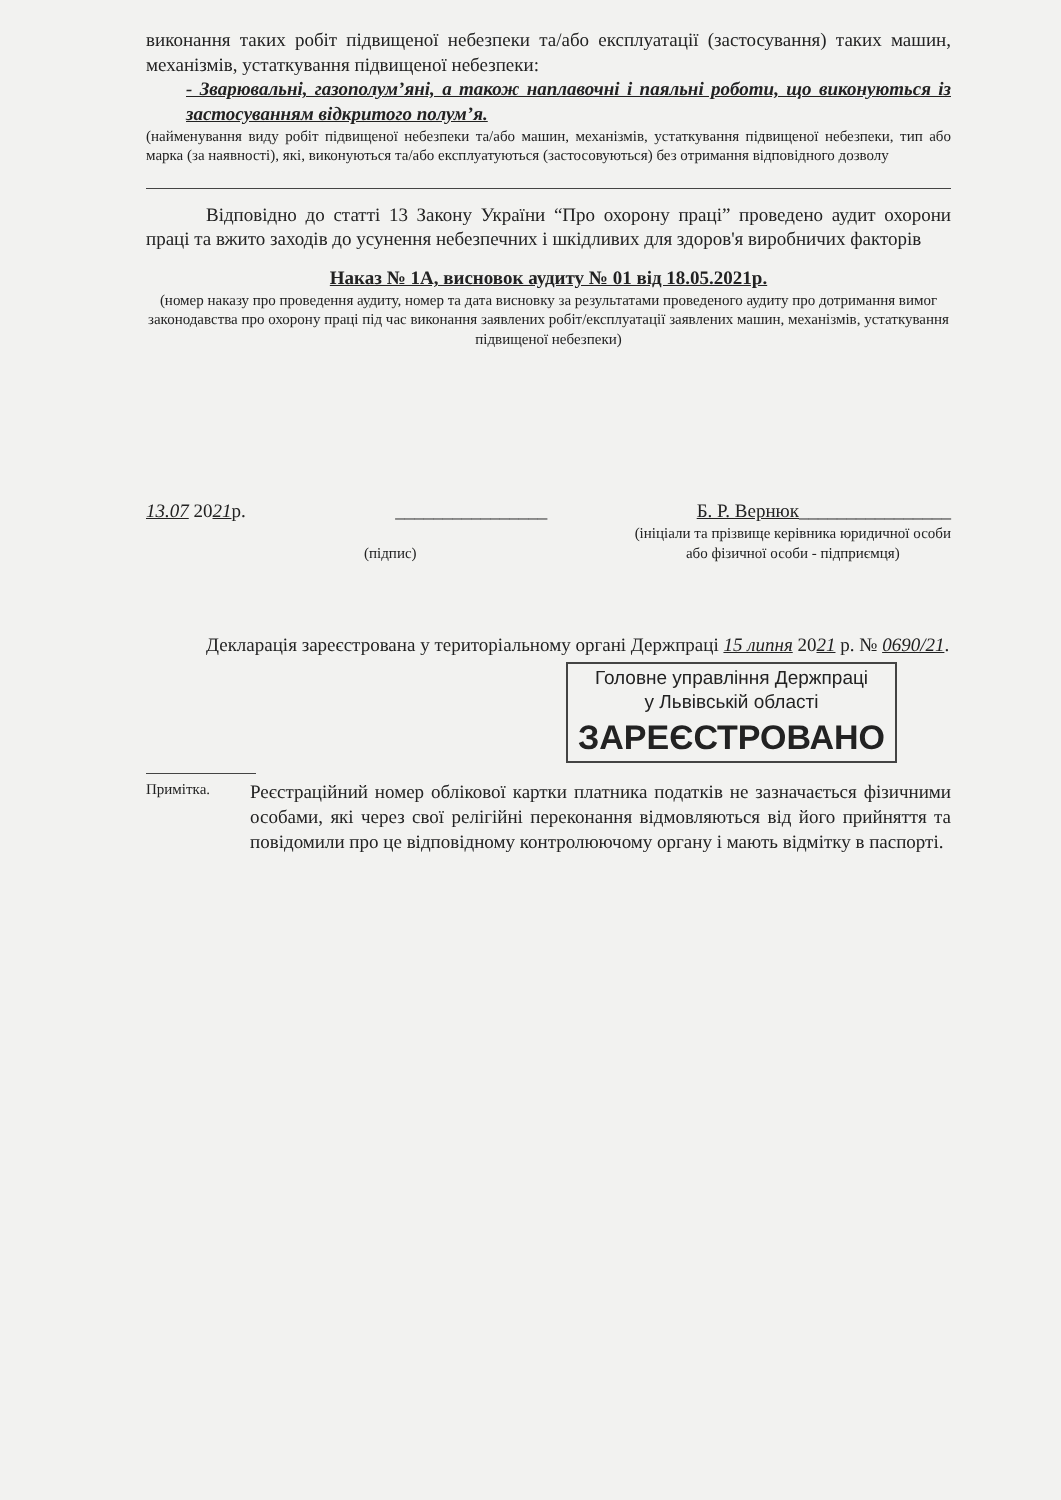виконання таких робіт підвищеної небезпеки та/або експлуатації (застосування) таких машин, механізмів, устаткування підвищеної небезпеки:
- Зварювальні, газополум’яні, а також наплавочні і паяльні роботи, що виконуються із застосуванням відкритого полум’я.
(найменування виду робіт підвищеної небезпеки та/або машин, механізмів, устаткування підвищеної небезпеки, тип або марка (за наявності), які, виконуються та/або експлуатуються (застосовуються) без отримання відповідного дозволу
Відповідно до статті 13 Закону України “Про охорону праці” проведено аудит охорони праці та вжито заходів до усунення небезпечних і шкідливих для здоров'я виробничих факторів
Наказ № 1А, висновок аудиту № 01 від 18.05.2021р.
(номер наказу про проведення аудиту, номер та дата висновку за результатами проведеного аудиту про дотримання вимог законодавства про охорону праці під час виконання заявлених робіт/експлуатації заявлених машин, механізмів, устаткування підвищеної небезпеки)
13.07 2021р. ________________ Б. Р. Вернюк________________
(підпис) (ініціали та прізвище керівника юридичної особи
або фізичної особи - підприємця)
Декларація зареєстрована у територіальному органі Держпраці 15 липня 2021 р. № 0690/21.
Головне управління Держпраці
у Львівській області
ЗАРЕЄСТРОВАНО
Примітка.
Реєстраційний номер облікової картки платника податків не зазначається фізичними особами, які через свої релігійні переконання відмовляються від його прийняття та повідомили про це відповідному контролюючому органу і мають відмітку в паспорті.